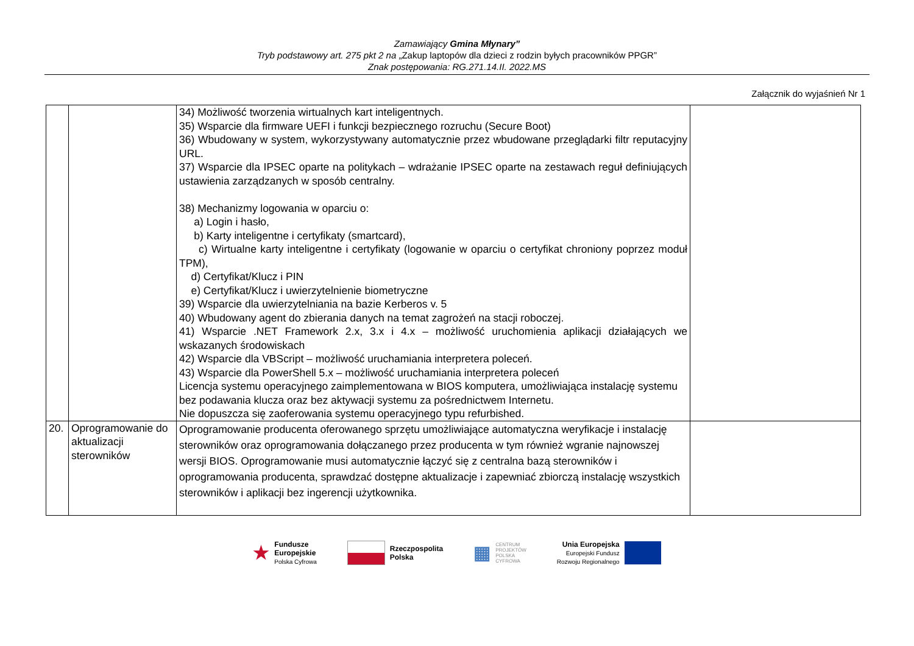Zamawiający Gmina Młynary”
Tryb podstawowy art. 275 pkt 2 na „Zakup laptopów dla dzieci z rodzin byłych pracowników PPGR”
Znak postępowania: RG.271.14.II. 2022.MS
Załącznik do wyjaśnień Nr 1
| | | 34) Możliwość tworzenia wirtualnych kart inteligentnych. 35) Wsparcie dla firmware UEFI i funkcji bezpiecznego rozruchu (Secure Boot) 36) Wbudowany w system, wykorzystywany automatycznie przez wbudowane przeglądarki filtr reputacyjny URL. 37) Wsparcie dla IPSEC oparte na politykach – wdrażanie IPSEC oparte na zestawach reguł definiujących ustawienia zarządzanych w sposób centralny. 38) Mechanizmy logowania w oparciu o: a) Login i hasło, b) Karty inteligentne i certyfikaty (smartcard), c) Wirtualne karty inteligentne i certyfikaty (logowanie w oparciu o certyfikat chroniony poprzez moduł TPM), d) Certyfikat/Klucz i PIN e) Certyfikat/Klucz i uwierzytelnienie biometryczne 39) Wsparcie dla uwierzytelniania na bazie Kerberos v. 5 40) Wbudowany agent do zbierania danych na temat zagrożeń na stacji roboczej. 41) Wsparcie .NET Framework 2.x, 3.x i 4.x – możliwość uruchomienia aplikacji działających we wskazanych środowiskach 42) Wsparcie dla VBScript – możliwość uruchamiania interpretera poleceń. 43) Wsparcie dla PowerShell 5.x – możliwość uruchamiania interpretera poleceń Licencja systemu operacyjnego zaimplementowana w BIOS komputera, umożliwiająca instalację systemu bez podawania klucza oraz bez aktywacji systemu za pośrednictwem Internetu. Nie dopuszcza się zaoferowania systemu operacyjnego typu refurbished. | |
| 20. | Oprogramowanie do aktualizacji sterowników | Oprogramowanie producenta oferowanego sprzętu umożliwiające automatyczna weryfikacje i instalację sterowników oraz oprogramowania dołączanego przez producenta w tym również wgranie najnowszej wersji BIOS. Oprogramowanie musi automatycznie łączyć się z centralna bazą sterowników i oprogramowania producenta, sprawdzać dostępne aktualizacje i zapewniać zbiorczą instalację wszystkich sterowników i aplikacji bez ingerencji użytkownika. | |
★ Fundusze
Europejskie
Polska Cyfrowa
Rzeczpospolita
Polska
▦ CENTRUM
PROJEKTÓW
POLSKA
CYFROWA
Unia Europejska
Europejski Fundusz
Rozwoju Regionalnego